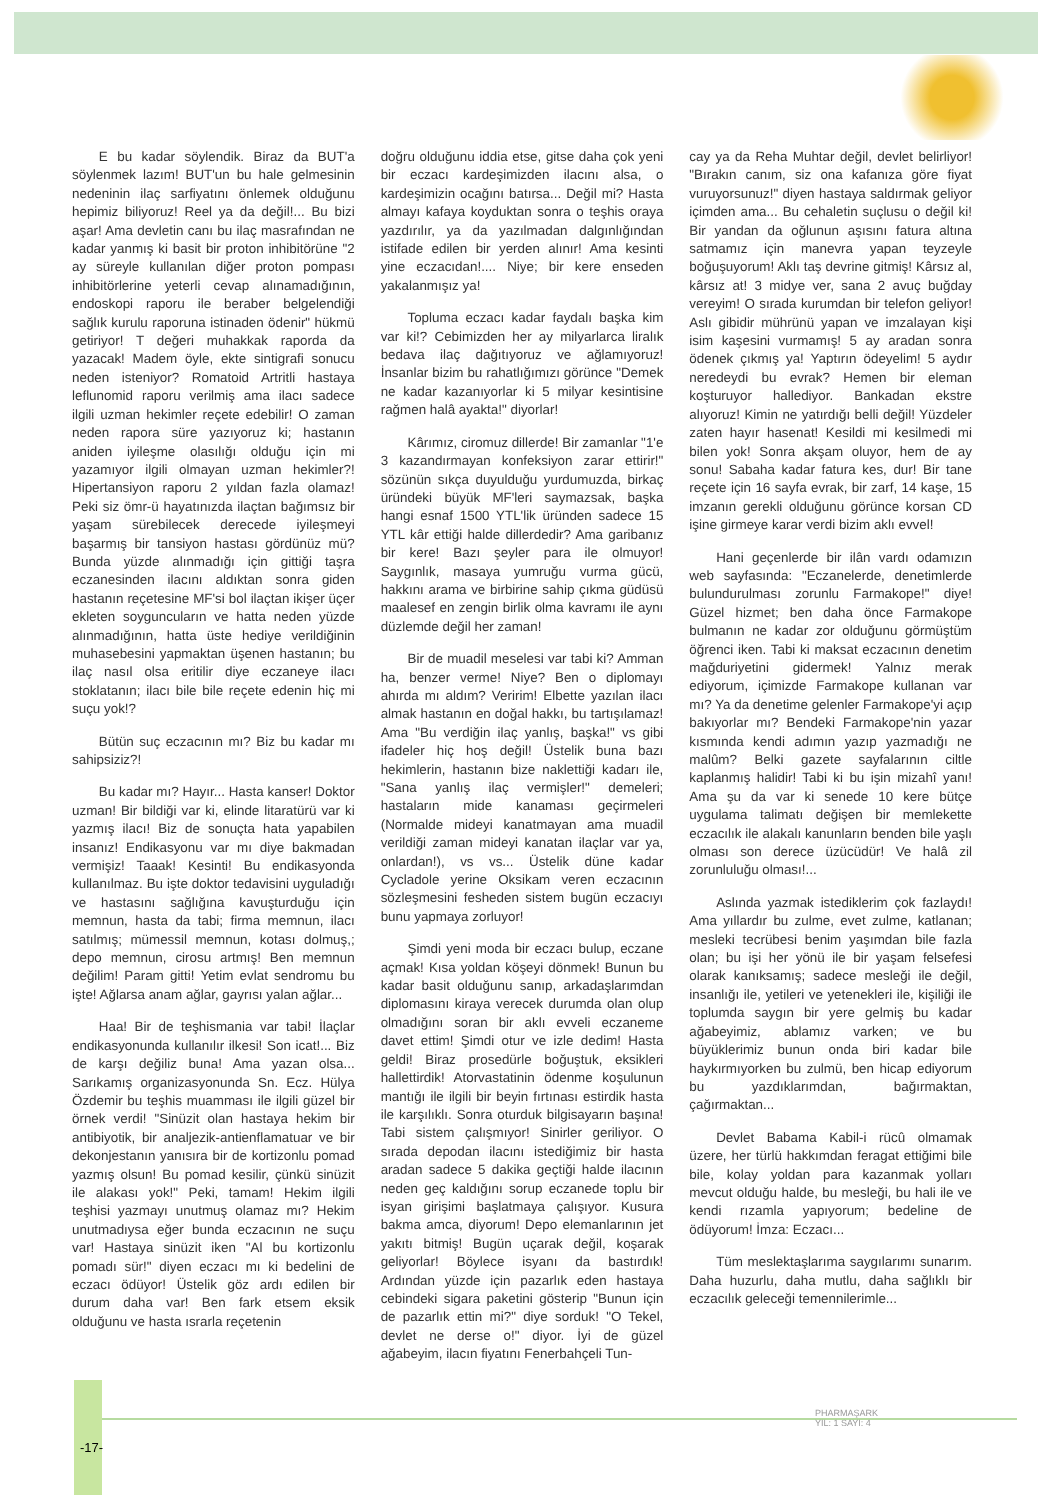E bu kadar söylendik. Biraz da BUT'a söylenmek lazım! BUT'un bu hale gelmesinin nedeninin ilaç sarfiyatını önlemek olduğunu hepimiz biliyoruz! Reel ya da değil!... Bu bizi aşar! Ama devletin canı bu ilaç masrafından ne kadar yanmış ki basit bir proton inhibitörüne "2 ay süreyle kullanılan diğer proton pompası inhibitörlerine yeterli cevap alınamadığının, endoskopi raporu ile beraber belgelendiği sağlık kurulu raporuna istinaden ödenir" hükmü getiriyor! T değeri muhakkak raporda da yazacak! Madem öyle, ekte sintigrafi sonucu neden isteniyor? Romatoid Artritli hastaya leflunomid raporu verilmiş ama ilacı sadece ilgili uzman hekimler reçete edebilir! O zaman neden rapora süre yazıyoruz ki; hastanın aniden iyileşme olasılığı olduğu için mi yazamıyor ilgili olmayan uzman hekimler?! Hipertansiyon raporu 2 yıldan fazla olamaz! Peki siz ömr-ü hayatınızda ilaçtan bağımsız bir yaşam sürebilecek derecede iyileşmeyi başarmış bir tansiyon hastası gördünüz mü? Bunda yüzde alınmadığı için gittiği taşra eczanesinden ilacını aldıktan sonra giden hastanın reçetesine MF'si bol ilaçtan ikişer üçer ekleten soyguncuların ve hatta neden yüzde alınmadığının, hatta üste hediye verildiğinin muhasebesini yapmaktan üşenen hastanın; bu ilaç nasıl olsa eritilir diye eczaneye ilacı stoklatanın; ilacı bile bile reçete edenin hiç mi suçu yok!?
Bütün suç eczacının mı? Biz bu kadar mı sahipsiziz?!
Bu kadar mı? Hayır... Hasta kanser! Doktor uzman! Bir bildiği var ki, elinde litaratürü var ki yazmış ilacı! Biz de sonuçta hata yapabilen insanız! Endikasyonu var mı diye bakmadan vermişiz! Taaak! Kesinti! Bu endikasyonda kullanılmaz. Bu işte doktor tedavisini uyguladığı ve hastasını sağlığına kavuşturduğu için memnun, hasta da tabi; firma memnun, ilacı satılmış; mümessil memnun, kotası dolmuş,; depo memnun, cirosu artmış! Ben memnun değilim! Param gitti! Yetim evlat sendromu bu işte! Ağlarsa anam ağlar, gayrısı yalan ağlar...
Haa! Bir de teşhismania var tabi! İlaçlar endikasyonunda kullanılır ilkesi! Son icat!... Biz de karşı değiliz buna! Ama yazan olsa... Sarıkamış organizasyonunda Sn. Ecz. Hülya Özdemir bu teşhis muamması ile ilgili güzel bir örnek verdi! "Sinüzit olan hastaya hekim bir antibiyotik, bir analjezik-antienflamatuar ve bir dekonjestanın yanısıra bir de kortizonlu pomad yazmış olsun! Bu pomad kesilir, çünkü sinüzit ile alakası yok!" Peki, tamam! Hekim ilgili teşhisi yazmayı unutmuş olamaz mı? Hekim unutmadıysa eğer bunda eczacının ne suçu var! Hastaya sinüzit iken "Al bu kortizonlu pomadı sür!" diyen eczacı mı ki bedelini de eczacı ödüyor! Üstelik göz ardı edilen bir durum daha var! Ben fark etsem eksik olduğunu ve hasta ısrarla reçetenin
doğru olduğunu iddia etse, gitse daha çok yeni bir eczacı kardeşimizden ilacını alsa, o kardeşimizin ocağını batırsa... Değil mi? Hasta almayı kafaya koyduktan sonra o teşhis oraya yazdırılır, ya da yazılmadan dalgınlığından istifade edilen bir yerden alınır! Ama kesinti yine eczacıdan!.... Niye; bir kere enseden yakalanmışız ya!
Topluma eczacı kadar faydalı başka kim var ki!? Cebimizden her ay milyarlarca liralık bedava ilaç dağıtıyoruz ve ağlamıyoruz! İnsanlar bizim bu rahatlığımızı görünce "Demek ne kadar kazanıyorlar ki 5 milyar kesintisine rağmen halâ ayakta!" diyorlar!
Kârımız, ciromuz dillerde! Bir zamanlar "1'e 3 kazandırmayan konfeksiyon zarar ettirir!" sözünün sıkça duyulduğu yurdumuzda, birkaç üründeki büyük MF'leri saymazsak, başka hangi esnaf 1500 YTL'lik üründen sadece 15 YTL kâr ettiği halde dillerdedir? Ama garibanız bir kere! Bazı şeyler para ile olmuyor! Saygınlık, masaya yumruğu vurma gücü, hakkını arama ve birbirine sahip çıkma güdüsü maalesef en zengin birlik olma kavramı ile aynı düzlemde değil her zaman!
Bir de muadil meselesi var tabi ki? Amman ha, benzer verme! Niye? Ben o diplomayı ahırda mı aldım? Veririm! Elbette yazılan ilacı almak hastanın en doğal hakkı, bu tartışılamaz! Ama "Bu verdiğin ilaç yanlış, başka!" vs gibi ifadeler hiç hoş değil! Üstelik buna bazı hekimlerin, hastanın bize naklettiği kadarı ile, "Sana yanlış ilaç vermişler!" demeleri; hastaların mide kanaması geçirmeleri (Normalde mideyi kanatmayan ama muadil verildiği zaman mideyi kanatan ilaçlar var ya, onlardan!), vs vs... Üstelik düne kadar Cycladole yerine Oksikam veren eczacının sözleşmesini fesheden sistem bugün eczacıyı bunu yapmaya zorluyor!
Şimdi yeni moda bir eczacı bulup, eczane açmak! Kısa yoldan köşeyi dönmek! Bunun bu kadar basit olduğunu sanıp, arkadaşlarımdan diplomasını kiraya verecek durumda olan olup olmadığını soran bir aklı evveli eczaneme davet ettim! Şimdi otur ve izle dedim! Hasta geldi! Biraz prosedürle boğuştuk, eksikleri hallettirdik! Atorvastatinin ödenme koşulunun mantığı ile ilgili bir beyin fırtınası estirdik hasta ile karşılıklı. Sonra oturduk bilgisayarın başına! Tabi sistem çalışmıyor! Sinirler geriliyor. O sırada depodan ilacını istediğimiz bir hasta aradan sadece 5 dakika geçtiği halde ilacının neden geç kaldığını sorup eczanede toplu bir isyan girişimi başlatmaya çalışıyor. Kusura bakma amca, diyorum! Depo elemanlarının jet yakıtı bitmiş! Bugün uçarak değil, koşarak geliyorlar! Böylece isyanı da bastırdık! Ardından yüzde için pazarlık eden hastaya cebindeki sigara paketini gösterip "Bunun için de pazarlık ettin mi?" diye sorduk! "O Tekel, devlet ne derse o!" diyor. İyi de güzel ağabeyim, ilacın fiyatını Fenerbahçeli Tun-
cay ya da Reha Muhtar değil, devlet belirliyor! "Bırakın canım, siz ona kafanıza göre fiyat vuruyorsunuz!" diyen hastaya saldırmak geliyor içimden ama... Bu cehaletin suçlusu o değil ki! Bir yandan da oğlunun aşısını fatura altına satmamız için manevra yapan teyzeyle boğuşuyorum! Aklı taş devrine gitmiş! Kârsız al, kârsız at! 3 midye ver, sana 2 avuç buğday vereyim! O sırada kurumdan bir telefon geliyor! Aslı gibidir mührünü yapan ve imzalayan kişi isim kaşesini vurmamış! 5 ay aradan sonra ödenek çıkmış ya! Yaptırın ödeyelim! 5 aydır neredeydi bu evrak? Hemen bir eleman koşturuyor hallediyor. Bankadan ekstre alıyoruz! Kimin ne yatırdığı belli değil! Yüzdeler zaten hayır hasenat! Kesildi mi kesilmedi mi bilen yok! Sonra akşam oluyor, hem de ay sonu! Sabaha kadar fatura kes, dur! Bir tane reçete için 16 sayfa evrak, bir zarf, 14 kaşe, 15 imzanın gerekli olduğunu görünce korsan CD işine girmeye karar verdi bizim aklı evvel!
Hani geçenlerde bir ilân vardı odamızın web sayfasında: "Eczanelerde, denetimlerde bulundurulması zorunlu Farmakope!" diye! Güzel hizmet; ben daha önce Farmakope bulmanın ne kadar zor olduğunu görmüştüm öğrenci iken. Tabi ki maksat eczacının denetim mağduriyetini gidermek! Yalnız merak ediyorum, içimizde Farmakope kullanan var mı? Ya da denetime gelenler Farmakope'yi açıp bakıyorlar mı? Bendeki Farmakope'nin yazar kısmında kendi adımın yazıp yazmadığı ne malûm? Belki gazete sayfalarının ciltle kaplanmış halidir! Tabi ki bu işin mizahî yanı! Ama şu da var ki senede 10 kere bütçe uygulama talimatı değişen bir memlekette eczacılık ile alakalı kanunların benden bile yaşlı olması son derece üzücüdür! Ve halâ zil zorunluluğu olması!...
Aslında yazmak istediklerim çok fazlaydı! Ama yıllardır bu zulme, evet zulme, katlanan; mesleki tecrübesi benim yaşımdan bile fazla olan; bu işi her yönü ile bir yaşam felsefesi olarak kanıksamış; sadece mesleği ile değil, insanlığı ile, yetileri ve yetenekleri ile, kişiliği ile toplumda saygın bir yere gelmiş bu kadar ağabeyimiz, ablamız varken; ve bu büyüklerimiz bunun onda biri kadar bile haykırmıyorken bu zulmü, ben hicap ediyorum bu yazdıklarımdan, bağırmaktan, çağırmaktan...
Devlet Babama Kabil-i rücû olmamak üzere, her türlü hakkımdan feragat ettiğimi bile bile, kolay yoldan para kazanmak yolları mevcut olduğu halde, bu mesleği, bu hali ile ve kendi rızamla yapıyorum; bedeline de ödüyorum! İmza: Eczacı...
Tüm meslektaşlarıma saygılarımı sunarım. Daha huzurlu, daha mutlu, daha sağlıklı bir eczacılık geleceği temennilerimle...
-17-
PHARMAŞARK
YIL: 1 SAYI: 4